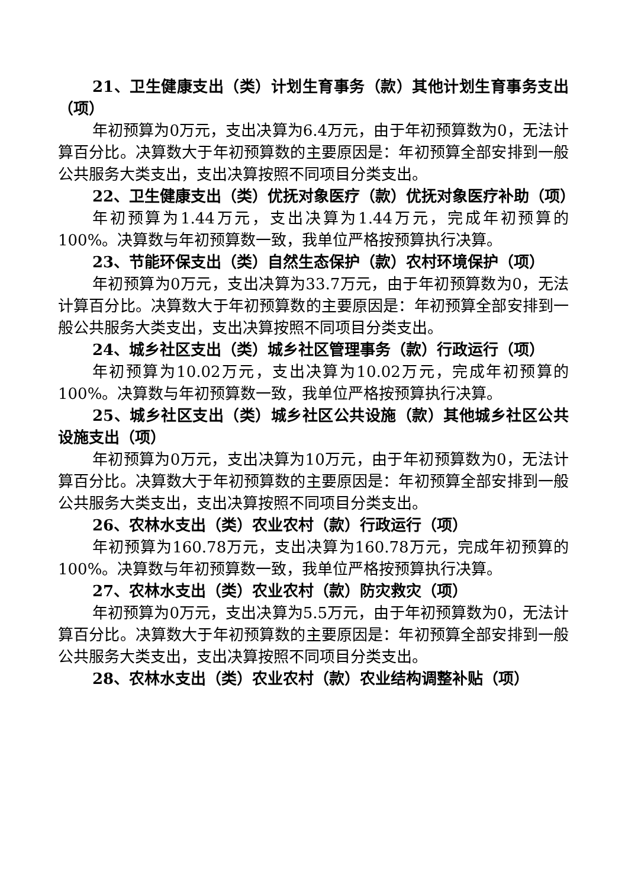21、卫生健康支出（类）计划生育事务（款）其他计划生育事务支出（项）
年初预算为0万元，支出决算为6.4万元，由于年初预算数为0，无法计算百分比。决算数大于年初预算数的主要原因是：年初预算全部安排到一般公共服务大类支出，支出决算按照不同项目分类支出。
22、卫生健康支出（类）优抚对象医疗（款）优抚对象医疗补助（项）
年初预算为1.44万元，支出决算为1.44万元，完成年初预算的100%。决算数与年初预算数一致，我单位严格按预算执行决算。
23、节能环保支出（类）自然生态保护（款）农村环境保护（项）
年初预算为0万元，支出决算为33.7万元，由于年初预算数为0，无法计算百分比。决算数大于年初预算数的主要原因是：年初预算全部安排到一般公共服务大类支出，支出决算按照不同项目分类支出。
24、城乡社区支出（类）城乡社区管理事务（款）行政运行（项）
年初预算为10.02万元，支出决算为10.02万元，完成年初预算的100%。决算数与年初预算数一致，我单位严格按预算执行决算。
25、城乡社区支出（类）城乡社区公共设施（款）其他城乡社区公共设施支出（项）
年初预算为0万元，支出决算为10万元，由于年初预算数为0，无法计算百分比。决算数大于年初预算数的主要原因是：年初预算全部安排到一般公共服务大类支出，支出决算按照不同项目分类支出。
26、农林水支出（类）农业农村（款）行政运行（项）
年初预算为160.78万元，支出决算为160.78万元，完成年初预算的100%。决算数与年初预算数一致，我单位严格按预算执行决算。
27、农林水支出（类）农业农村（款）防灾救灾（项）
年初预算为0万元，支出决算为5.5万元，由于年初预算数为0，无法计算百分比。决算数大于年初预算数的主要原因是：年初预算全部安排到一般公共服务大类支出，支出决算按照不同项目分类支出。
28、农林水支出（类）农业农村（款）农业结构调整补贴（项）